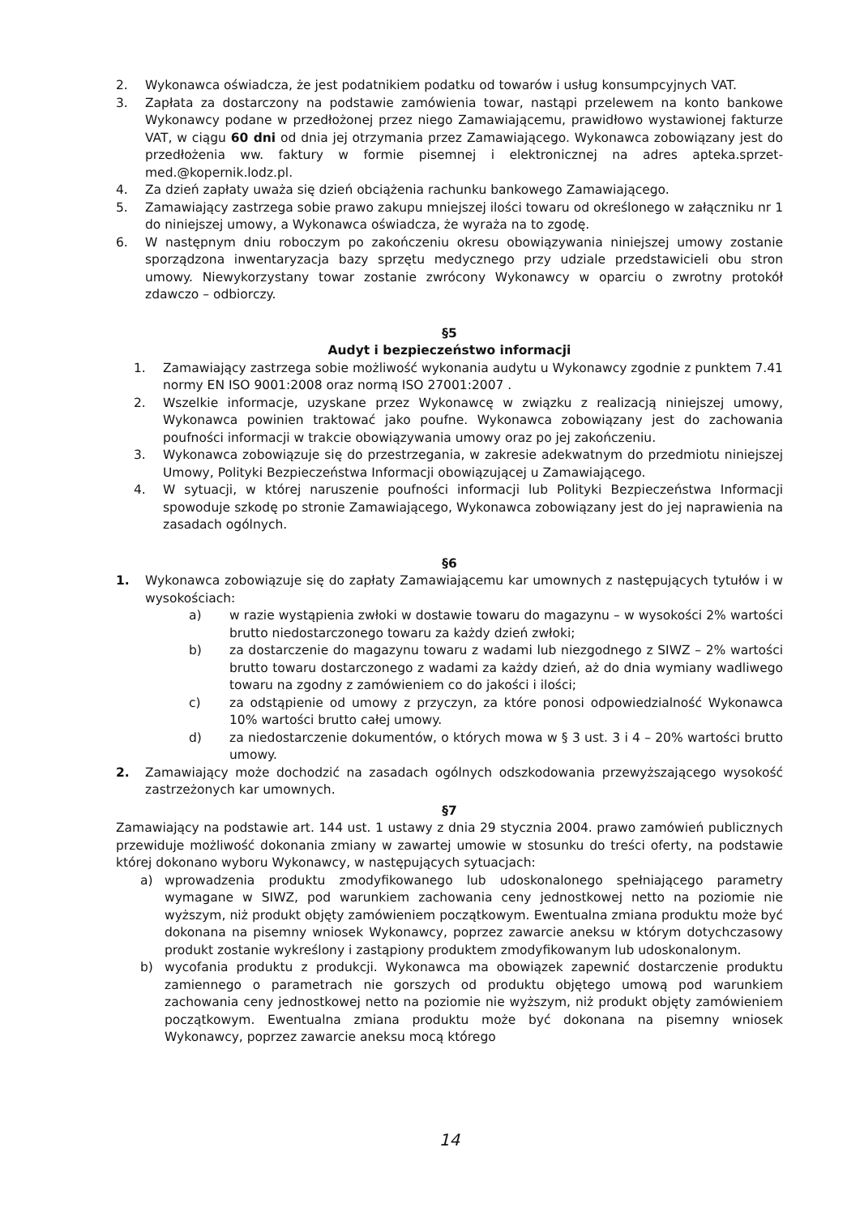2. Wykonawca oświadcza, że jest podatnikiem podatku od towarów i usług konsumpcyjnych VAT.
3. Zapłata za dostarczony na podstawie zamówienia towar, nastąpi przelewem na konto bankowe Wykonawcy podane w przedłożonej przez niego Zamawiającemu, prawidłowo wystawionej fakturze VAT, w ciągu 60 dni od dnia jej otrzymania przez Zamawiającego. Wykonawca zobowiązany jest do przedłożenia ww. faktury w formie pisemnej i elektronicznej na adres apteka.sprzet-med.@kopernik.lodz.pl.
4. Za dzień zapłaty uważa się dzień obciążenia rachunku bankowego Zamawiającego.
5. Zamawiający zastrzega sobie prawo zakupu mniejszej ilości towaru od określonego w załączniku nr 1 do niniejszej umowy, a Wykonawca oświadcza, że wyraża na to zgodę.
6. W następnym dniu roboczym po zakończeniu okresu obowiązywania niniejszej umowy zostanie sporządzona inwentaryzacja bazy sprzętu medycznego przy udziale przedstawicieli obu stron umowy. Niewykorzystany towar zostanie zwrócony Wykonawcy w oparciu o zwrotny protokół zdawczo – odbiorczy.
§5
Audyt i bezpieczeństwo informacji
1. Zamawiający zastrzega sobie możliwość wykonania audytu u Wykonawcy zgodnie z punktem 7.41 normy EN ISO 9001:2008 oraz normą ISO 27001:2007 .
2. Wszelkie informacje, uzyskane przez Wykonawcę w związku z realizacją niniejszej umowy, Wykonawca powinien traktować jako poufne. Wykonawca zobowiązany jest do zachowania poufności informacji w trakcie obowiązywania umowy oraz po jej zakończeniu.
3. Wykonawca zobowiązuje się do przestrzegania, w zakresie adekwatnym do przedmiotu niniejszej Umowy, Polityki Bezpieczeństwa Informacji obowiązującej u Zamawiającego.
4. W sytuacji, w której naruszenie poufności informacji lub Polityki Bezpieczeństwa Informacji spowoduje szkodę po stronie Zamawiającego, Wykonawca zobowiązany jest do jej naprawienia na zasadach ogólnych.
§6
1. Wykonawca zobowiązuje się do zapłaty Zamawiającemu kar umownych z następujących tytułów i w wysokościach:
a) w razie wystąpienia zwłoki w dostawie towaru do magazynu – w wysokości 2% wartości brutto niedostarczonego towaru za każdy dzień zwłoki;
b) za dostarczenie do magazynu towaru z wadami lub niezgodnego z SIWZ – 2% wartości brutto towaru dostarczonego z wadami za każdy dzień, aż do dnia wymiany wadliwego towaru na zgodny z zamówieniem co do jakości i ilości;
c) za odstąpienie od umowy z przyczyn, za które ponosi odpowiedzialność Wykonawca 10% wartości brutto całej umowy.
d) za niedostarczenie dokumentów, o których mowa w § 3 ust. 3 i 4 – 20% wartości brutto umowy.
2. Zamawiający może dochodzić na zasadach ogólnych odszkodowania przewyższającego wysokość zastrzeżonych kar umownych.
§7
Zamawiający na podstawie art. 144 ust. 1 ustawy z dnia 29 stycznia 2004. prawo zamówień publicznych przewiduje możliwość dokonania zmiany w zawartej umowie w stosunku do treści oferty, na podstawie której dokonano wyboru Wykonawcy, w następujących sytuacjach:
a) wprowadzenia produktu zmodyfikowanego lub udoskonalonego spełniającego parametry wymagane w SIWZ, pod warunkiem zachowania ceny jednostkowej netto na poziomie nie wyższym, niż produkt objęty zamówieniem początkowym. Ewentualna zmiana produktu może być dokonana na pisemny wniosek Wykonawcy, poprzez zawarcie aneksu w którym dotychczasowy produkt zostanie wykreślony i zastąpiony produktem zmodyfikowanym lub udoskonalonym.
b) wycofania produktu z produkcji. Wykonawca ma obowiązek zapewnić dostarczenie produktu zamiennego o parametrach nie gorszych od produktu objętego umową pod warunkiem zachowania ceny jednostkowej netto na poziomie nie wyższym, niż produkt objęty zamówieniem początkowym. Ewentualna zmiana produktu może być dokonana na pisemny wniosek Wykonawcy, poprzez zawarcie aneksu mocą którego
14